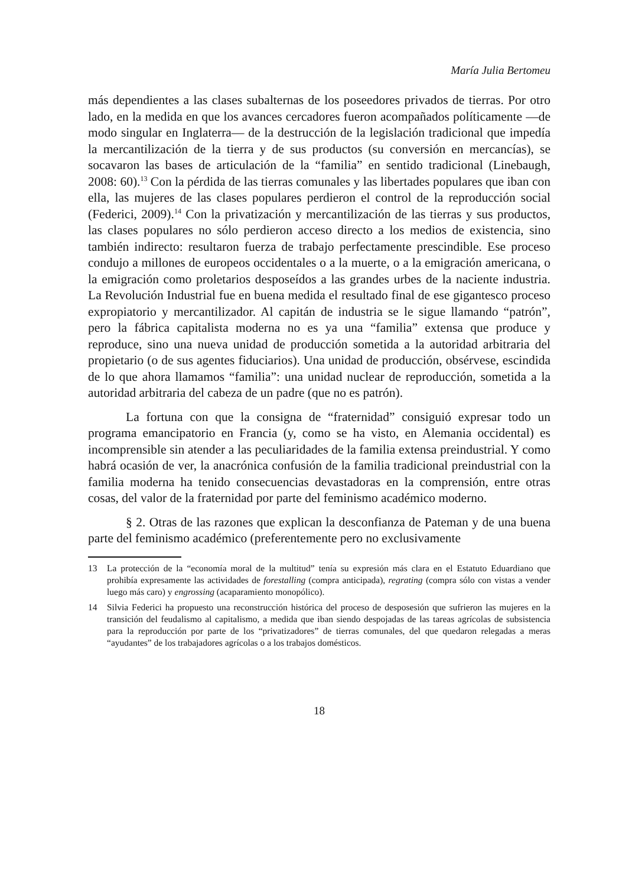María Julia Bertomeu
más dependientes a las clases subalternas de los poseedores privados de tierras. Por otro lado, en la medida en que los avances cercadores fueron acompañados políticamente —de modo singular en Inglaterra— de la destrucción de la legislación tradicional que impedía la mercantilización de la tierra y de sus productos (su conversión en mercancías), se socavaron las bases de articulación de la “familia” en sentido tradicional (Linebaugh, 2008: 60).<sup>13</sup> Con la pérdida de las tierras comunales y las libertades populares que iban con ella, las mujeres de las clases populares perdieron el control de la reproducción social (Federici, 2009).<sup>14</sup> Con la privatización y mercantilización de las tierras y sus productos, las clases populares no sólo perdieron acceso directo a los medios de existencia, sino también indirecto: resultaron fuerza de trabajo perfectamente prescindible. Ese proceso condujo a millones de europeos occidentales o a la muerte, o a la emigración americana, o la emigración como proletarios desposeídos a las grandes urbes de la naciente industria. La Revolución Industrial fue en buena medida el resultado final de ese gigantesco proceso expropiatorio y mercantilizador. Al capitán de industria se le sigue llamando “patrón”, pero la fábrica capitalista moderna no es ya una “familia” extensa que produce y reproduce, sino una nueva unidad de producción sometida a la autoridad arbitraria del propietario (o de sus agentes fiduciarios). Una unidad de producción, obsérvese, escindida de lo que ahora llamamos “familia”: una unidad nuclear de reproducción, sometida a la autoridad arbitraria del cabeza de un padre (que no es patrón).
La fortuna con que la consigna de “fraternidad” consiguió expresar todo un programa emancipatorio en Francia (y, como se ha visto, en Alemania occidental) es incomprensible sin atender a las peculiaridades de la familia extensa preindustrial. Y como habrá ocasión de ver, la anacrónica confusión de la familia tradicional preindustrial con la familia moderna ha tenido consecuencias devastadoras en la comprensión, entre otras cosas, del valor de la fraternidad por parte del feminismo académico moderno.
§ 2. Otras de las razones que explican la desconfianza de Pateman y de una buena parte del feminismo académico (preferentemente pero no exclusivamente
13 La protección de la “economía moral de la multitud” tenía su expresión más clara en el Estatuto Eduardiano que prohibía expresamente las actividades de forestalling (compra anticipada), regrating (compra sólo con vistas a vender luego más caro) y engrossing (acaparamiento monopólico).
14 Silvia Federici ha propuesto una reconstrucción histórica del proceso de desposesión que sufrieron las mujeres en la transición del feudalismo al capitalismo, a medida que iban siendo despojadas de las tareas agrícolas de subsistencia para la reproducción por parte de los “privatizadores” de tierras comunales, del que quedaron relegadas a meras “ayudantes” de los trabajadores agrícolas o a los trabajos domésticos.
18